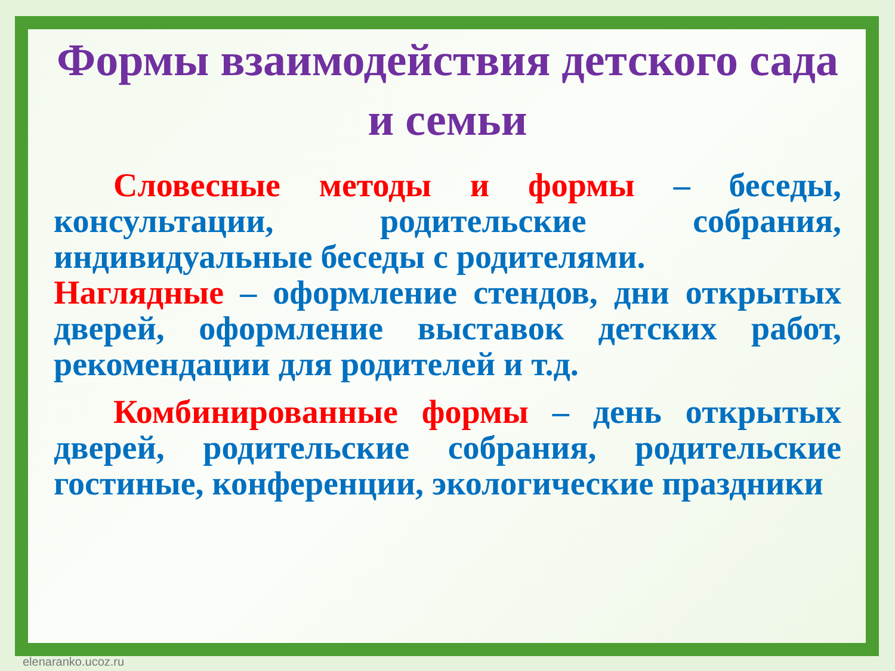Формы взаимодействия детского сада и семьи
Словесные методы и формы – беседы, консультации, родительские собрания, индивидуальные беседы с родителями.
Наглядные – оформление стендов, дни открытых дверей, оформление выставок детских работ, рекомендации для родителей и т.д.
Комбинированные формы – день открытых дверей, родительские собрания, родительские гостиные, конференции, экологические праздники
elenaranko.ucoz.ru